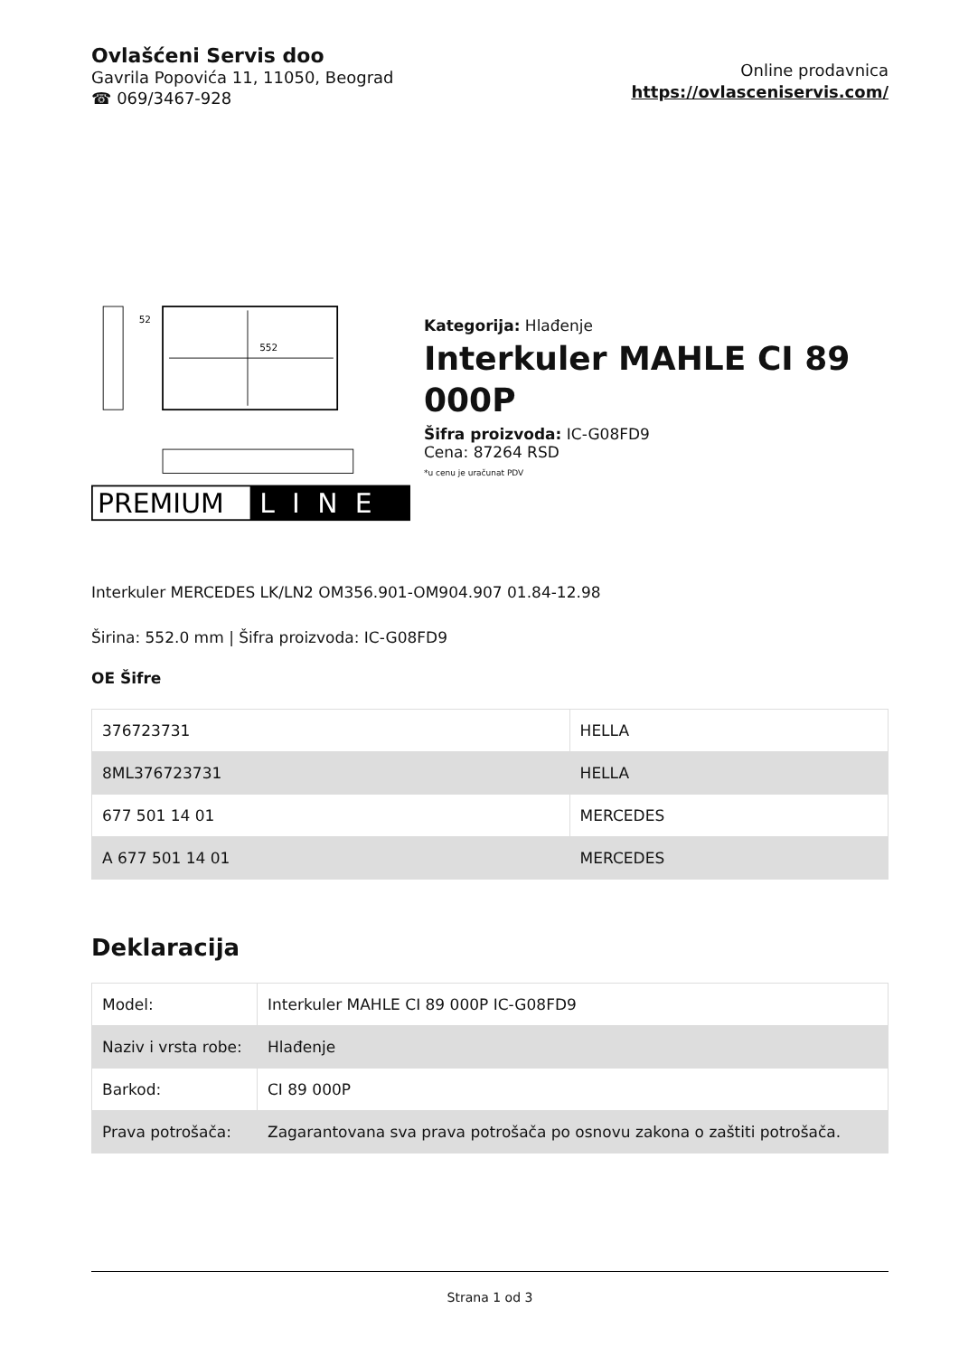Ovlašćeni Servis doo
Gavrila Popovića 11, 11050, Beograd
☎ 069/3467-928
Online prodavnica
https://ovlasceniservis.com/
552
52
PREMIUM
LINE
Kategorija: Hlađenje
Interkuler MAHLE CI 89 000P
Šifra proizvoda: IC-G08FD9
Cena: 87264 RSD
*u cenu je uračunat PDV
Interkuler MERCEDES LK/LN2 OM356.901-OM904.907 01.84-12.98
Širina: 552.0 mm | Šifra proizvoda: IC-G08FD9
OE Šifre
| 376723731 | HELLA |
| 8ML376723731 | HELLA |
| 677 501 14 01 | MERCEDES |
| A 677 501 14 01 | MERCEDES |
Deklaracija
| Model: | Interkuler MAHLE CI 89 000P IC-G08FD9 |
| Naziv i vrsta robe: | Hlađenje |
| Barkod: | CI 89 000P |
| Prava potrošača: | Zagarantovana sva prava potrošača po osnovu zakona o zaštiti potrošača. |
Strana 1 od 3